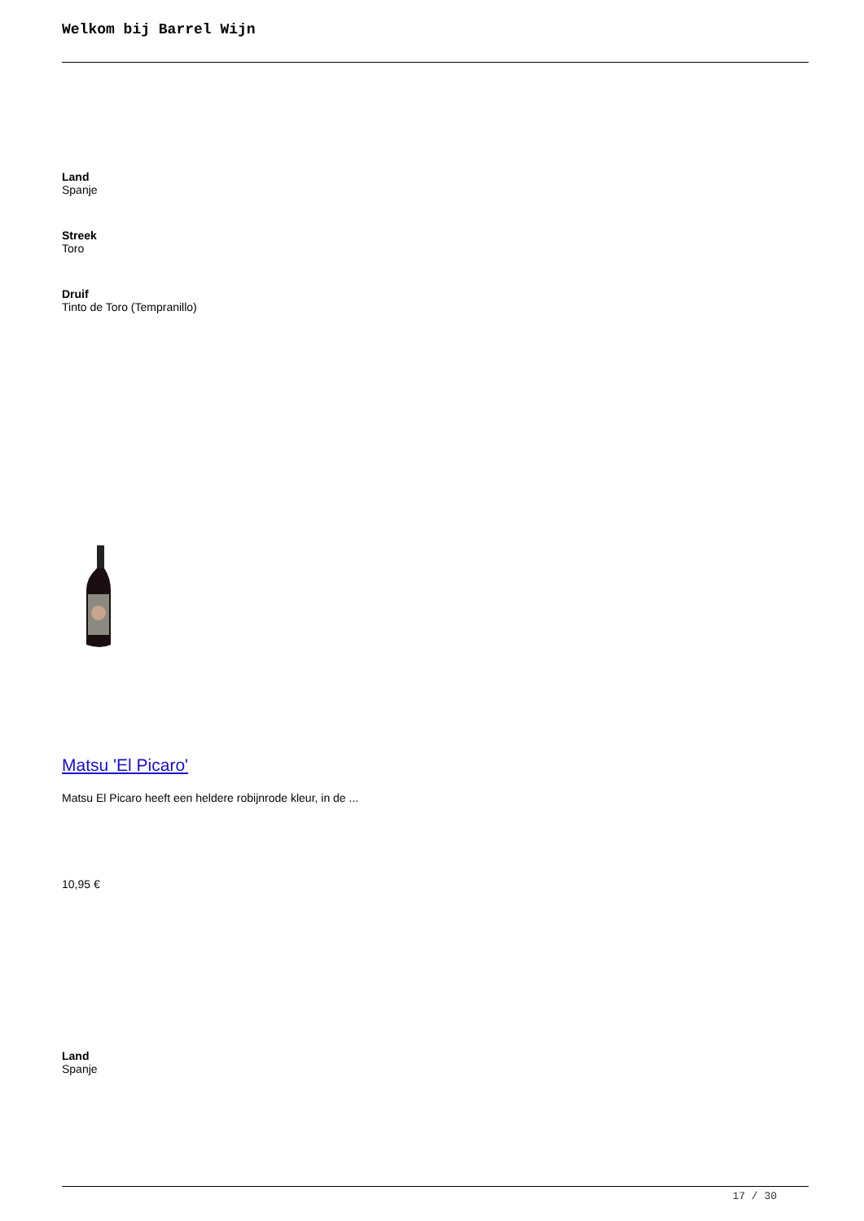Welkom bij Barrel Wijn
Land
Spanje
Streek
Toro
Druif
Tinto de Toro (Tempranillo)
Matsu 'El Picaro'
Matsu El Picaro heeft een heldere robijnrode kleur, in de ...
10,95 €
Land
Spanje
17 / 30